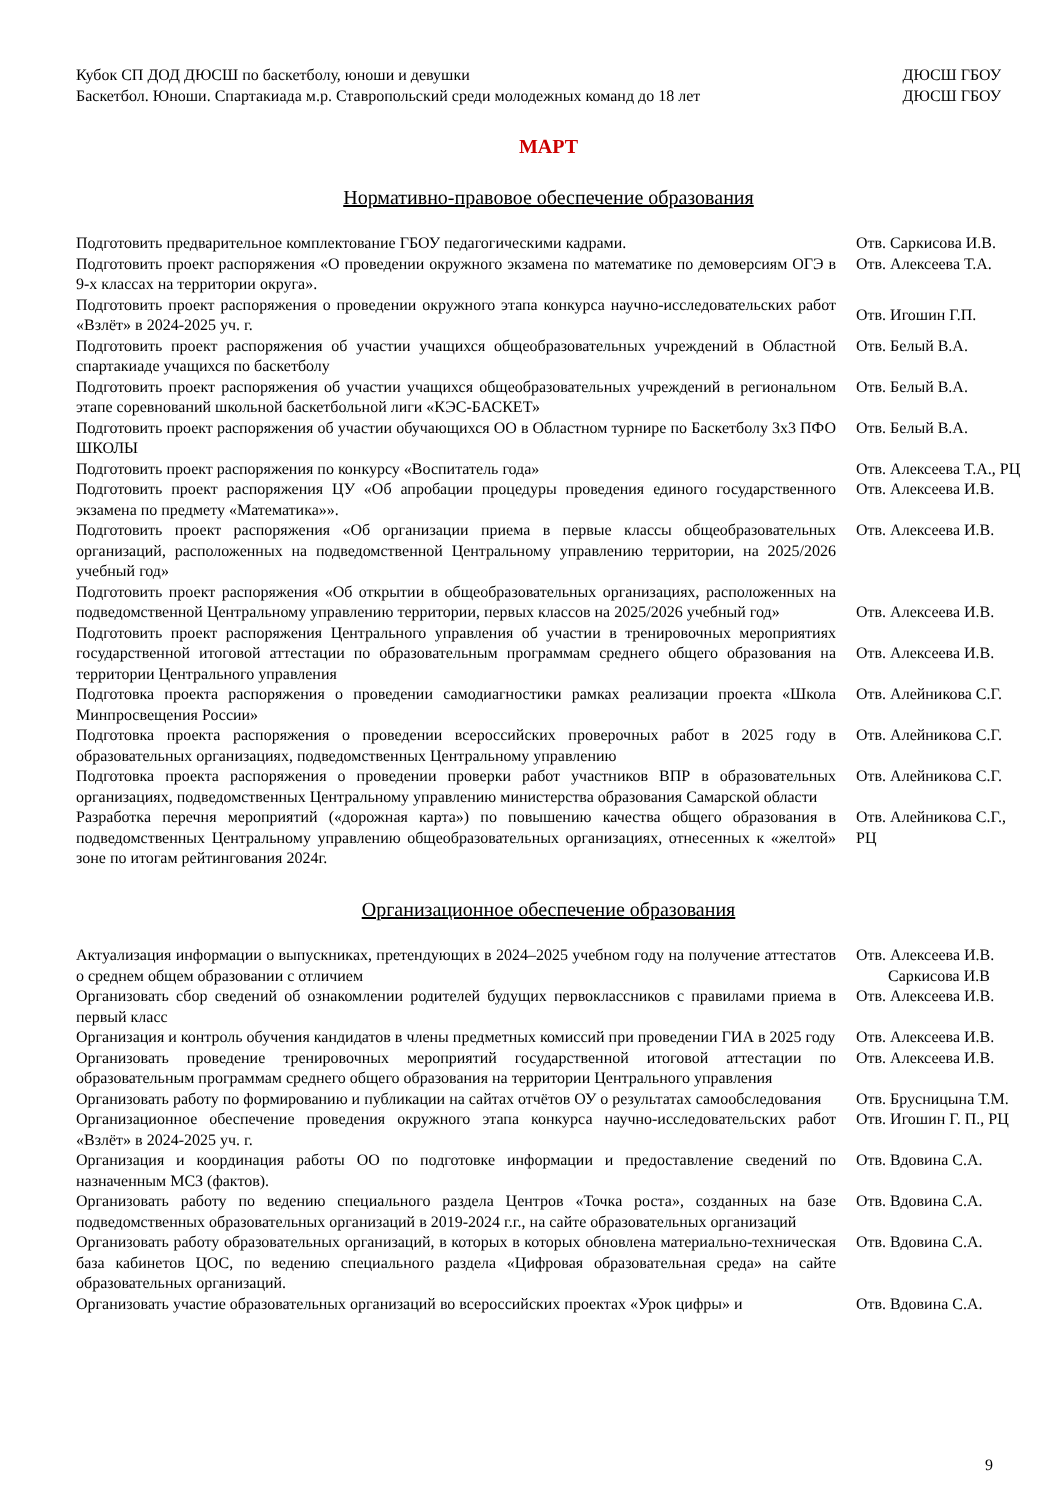| Кубок СП ДОД ДЮСШ по баскетболу, юноши и девушки | ДЮСШ ГБОУ |
| Баскетбол. Юноши. Спартакиада м.р. Ставропольский среди молодежных команд до 18 лет | ДЮСШ ГБОУ |
МАРТ
Нормативно-правовое обеспечение образования
| Подготовить предварительное комплектование ГБОУ педагогическими кадрами. | Отв. Саркисова И.В. |
| Подготовить проект распоряжения «О проведении окружного экзамена по математике по демоверсиям ОГЭ в 9-х классах на территории округа». | Отв. Алексеева Т.А. |
| Подготовить проект распоряжения о проведении окружного этапа конкурса научно-исследовательских работ «Взлёт» в 2024-2025 уч. г. | Отв. Игошин Г.П. |
| Подготовить проект распоряжения об участии учащихся общеобразовательных учреждений в Областной спартакиаде учащихся по баскетболу | Отв. Белый В.А. |
| Подготовить проект распоряжения об участии учащихся общеобразовательных учреждений в региональном этапе соревнований школьной баскетбольной лиги «КЭС-БАСКЕТ» | Отв. Белый В.А. |
| Подготовить проект распоряжения об участии обучающихся ОО в Областном турнире по Баскетболу 3х3 ПФО ШКОЛЫ | Отв. Белый В.А. |
| Подготовить проект распоряжения по конкурсу «Воспитатель года» | Отв. Алексеева Т.А., РЦ |
| Подготовить проект распоряжения ЦУ «Об апробации процедуры проведения единого государственного экзамена по предмету «Математика»». | Отв. Алексеева И.В. |
| Подготовить проект распоряжения «Об организации приема в первые классы общеобразовательных организаций, расположенных на подведомственной Центральному управлению территории, на 2025/2026 учебный год» | Отв. Алексеева И.В. |
| Подготовить проект распоряжения «Об открытии в общеобразовательных организациях, расположенных на подведомственной Центральному управлению территории, первых классов на 2025/2026 учебный год» | Отв. Алексеева И.В. |
| Подготовить проект распоряжения Центрального управления об участии в тренировочных мероприятиях государственной итоговой аттестации по образовательным программам среднего общего образования на территории Центрального управления | Отв. Алексеева И.В. |
| Подготовка проекта распоряжения о проведении самодиагностики рамках реализации проекта «Школа Минпросвещения России» | Отв. Алейникова С.Г. |
| Подготовка проекта распоряжения о проведении всероссийских проверочных работ в 2025 году в образовательных организациях, подведомственных Центральному управлению | Отв. Алейникова С.Г. |
| Подготовка проекта распоряжения о проведении проверки работ участников ВПР в образовательных организациях, подведомственных Центральному управлению министерства образования Самарской области | Отв. Алейникова С.Г. |
| Разработка перечня мероприятий («дорожная карта») по повышению качества общего образования в подведомственных Центральному управлению общеобразовательных организациях, отнесенных к «желтой» зоне по итогам рейтингования 2024г. | Отв. Алейникова С.Г., РЦ |
Организационное обеспечение образования
| Актуализация информации о выпускниках, претендующих в 2024–2025 учебном году на получение аттестатов о среднем общем образовании с отличием | Отв. Алексеева И.В. Саркисова И.В |
| Организовать сбор сведений об ознакомлении родителей будущих первоклассников с правилами приема в первый класс | Отв. Алексеева И.В. |
| Организация и контроль обучения кандидатов в члены предметных комиссий при проведении ГИА в 2025 году | Отв. Алексеева И.В. |
| Организовать проведение тренировочных мероприятий государственной итоговой аттестации по образовательным программам среднего общего образования на территории Центрального управления | Отв. Алексеева И.В. |
| Организовать работу по формированию и публикации на сайтах отчётов ОУ о результатах самообследования | Отв. Брусницына Т.М. |
| Организационное обеспечение проведения окружного этапа конкурса научно-исследовательских работ «Взлёт» в 2024-2025 уч. г. | Отв. Игошин Г. П., РЦ |
| Организация и координация работы ОО по подготовке информации и предоставление сведений по назначенным МСЗ (фактов). | Отв. Вдовина С.А. |
| Организовать работу по ведению специального раздела Центров «Точка роста», созданных на базе подведомственных образовательных организаций в 2019-2024 г.г., на сайте образовательных организаций | Отв. Вдовина С.А. |
| Организовать работу образовательных организаций, в которых в которых обновлена материально-техническая база кабинетов ЦОС, по ведению специального раздела «Цифровая образовательная среда» на сайте образовательных организаций. | Отв. Вдовина С.А. |
| Организовать участие образовательных организаций во всероссийских проектах «Урок цифры» и | Отв. Вдовина С.А. |
9